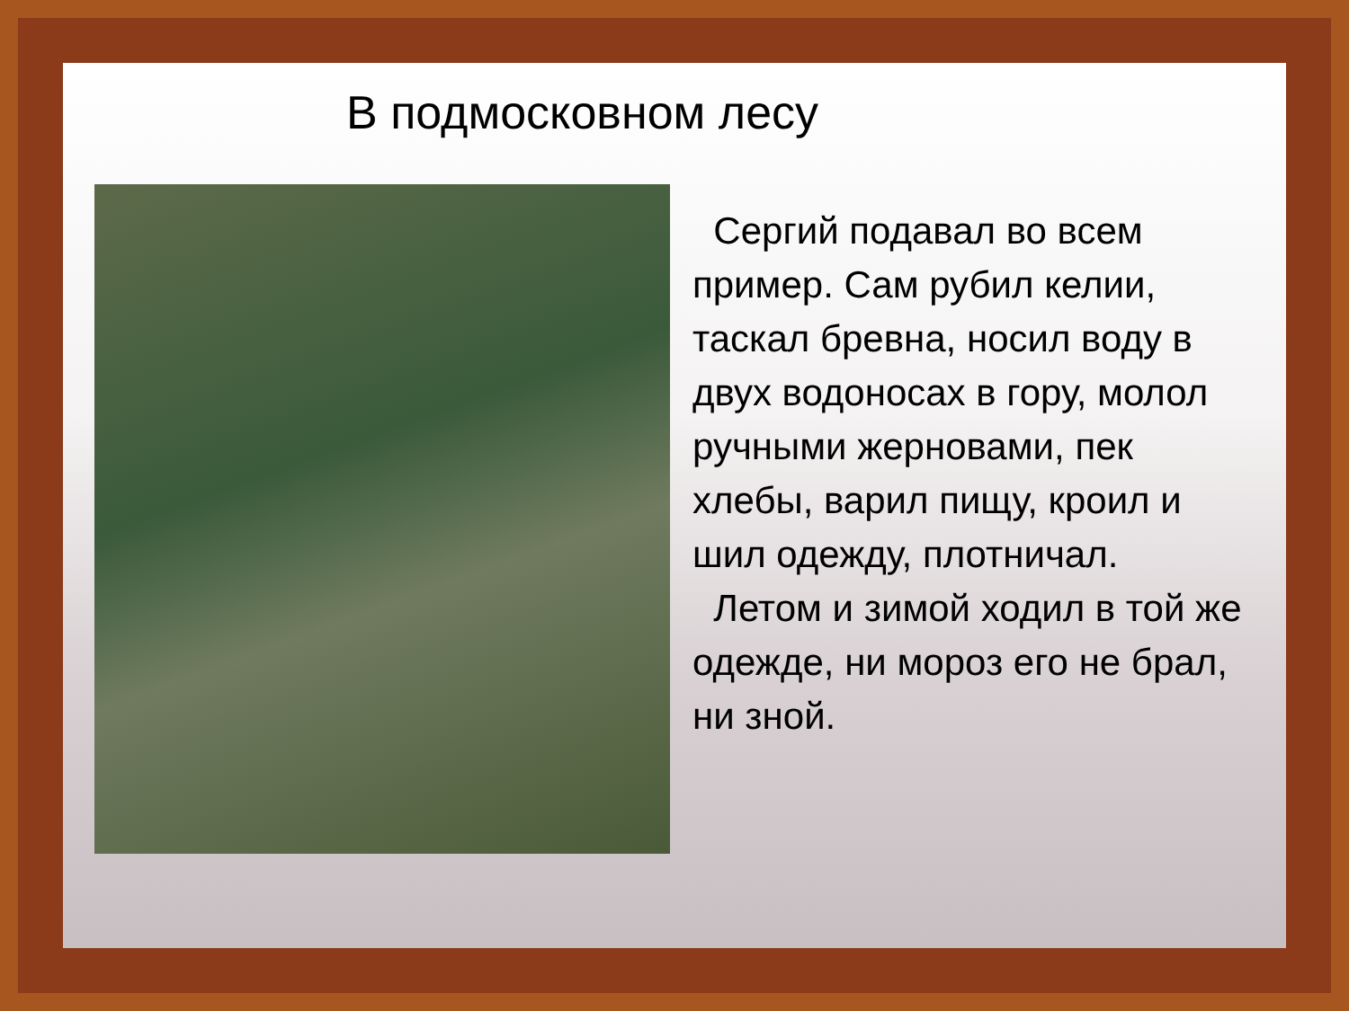В подмосковном лесу
Сергий подавал во всем пример. Сам рубил келии, таскал бревна, носил воду в двух водоносах в гору, молол ручными жерновами, пек хлебы, варил пищу, кроил и шил одежду, плотничал.
Летом и зимой ходил в той же одежде, ни мороз его не брал, ни зной.